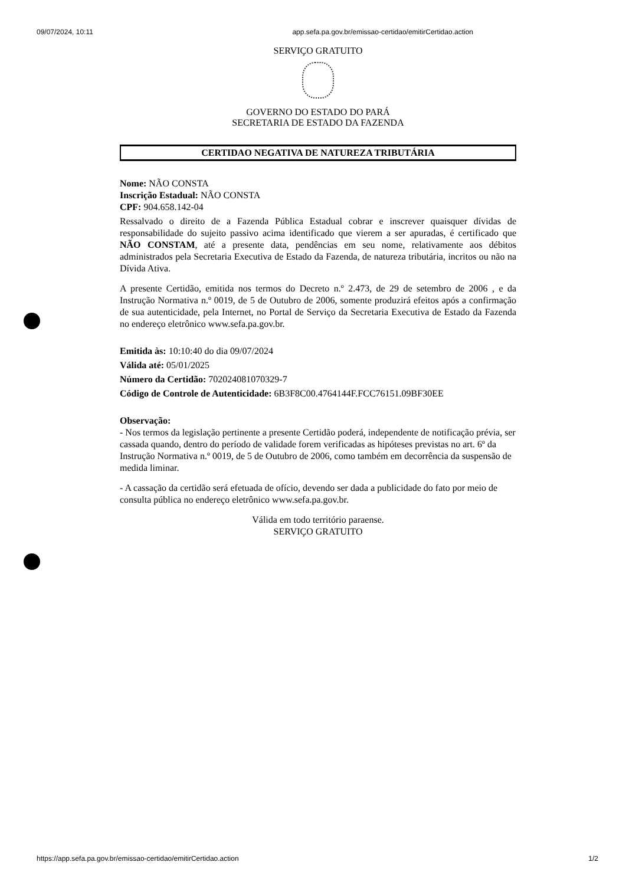09/07/2024, 10:11 app.sefa.pa.gov.br/emissao-certidao/emitirCertidao.action
SERVIÇO GRATUITO
GOVERNO DO ESTADO DO PARÁ
SECRETARIA DE ESTADO DA FAZENDA
CERTIDAO NEGATIVA DE NATUREZA TRIBUTÁRIA
Nome: NÃO CONSTA
Inscrição Estadual: NÃO CONSTA
CPF: 904.658.142-04
Ressalvado o direito de a Fazenda Pública Estadual cobrar e inscrever quaisquer dívidas de responsabilidade do sujeito passivo acima identificado que vierem a ser apuradas, é certificado que NÃO CONSTAM, até a presente data, pendências em seu nome, relativamente aos débitos administrados pela Secretaria Executiva de Estado da Fazenda, de natureza tributária, incritos ou não na Dívida Ativa.
A presente Certidão, emitida nos termos do Decreto n.º 2.473, de 29 de setembro de 2006 , e da Instrução Normativa n.º 0019, de 5 de Outubro de 2006, somente produzirá efeitos após a confirmação de sua autenticidade, pela Internet, no Portal de Serviço da Secretaria Executiva de Estado da Fazenda no endereço eletrônico www.sefa.pa.gov.br.
Emitida às: 10:10:40 do dia 09/07/2024
Válida até: 05/01/2025
Número da Certidão: 702024081070329-7
Código de Controle de Autenticidade: 6B3F8C00.4764144F.FCC76151.09BF30EE
Observação:
- Nos termos da legislação pertinente a presente Certidão poderá, independente de notificação prévia, ser cassada quando, dentro do período de validade forem verificadas as hipóteses previstas no art. 6º da Instrução Normativa n.º 0019, de 5 de Outubro de 2006, como também em decorrência da suspensão de medida liminar.
- A cassação da certidão será efetuada de ofício, devendo ser dada a publicidade do fato por meio de consulta pública no endereço eletrônico www.sefa.pa.gov.br.
Válida em todo território paraense.
SERVIÇO GRATUITO
https://app.sefa.pa.gov.br/emissao-certidao/emitirCertidao.action 1/2